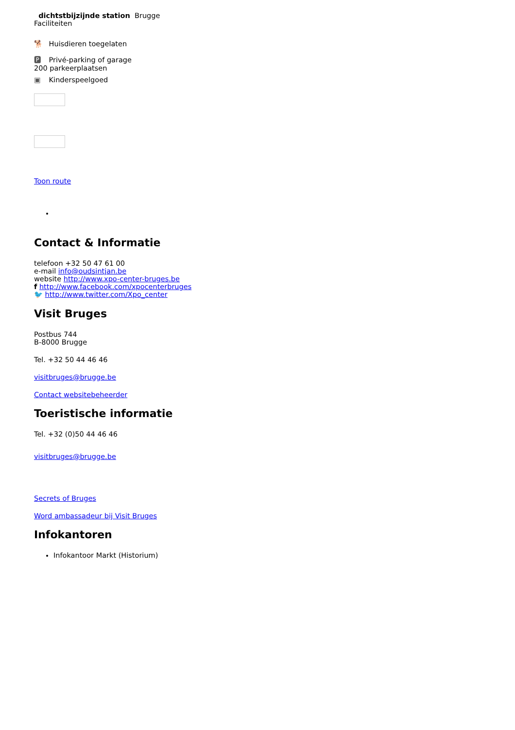dichtstbijzijnde station Brugge
Faciliteiten
🐕 Huisdieren toegelaten
🅿 Privé-parking of garage
200 parkeerplaatsen
▣ Kinderspeelgoed
Toon route
Contact & Informatie
telefoon +32 50 47 61 00
e-mail info@oudsintjan.be
website http://www.xpo-center-bruges.be
f http://www.facebook.com/xpocenterbruges
🐦 http://www.twitter.com/Xpo_center
Visit Bruges
Postbus 744
B-8000 Brugge
Tel. +32 50 44 46 46
visitbruges@brugge.be
Contact websitebeheerder
Toeristische informatie
Tel. +32 (0)50 44 46 46
visitbruges@brugge.be
Secrets of Bruges
Word ambassadeur bij Visit Bruges
Infokantoren
Infokantoor Markt (Historium)